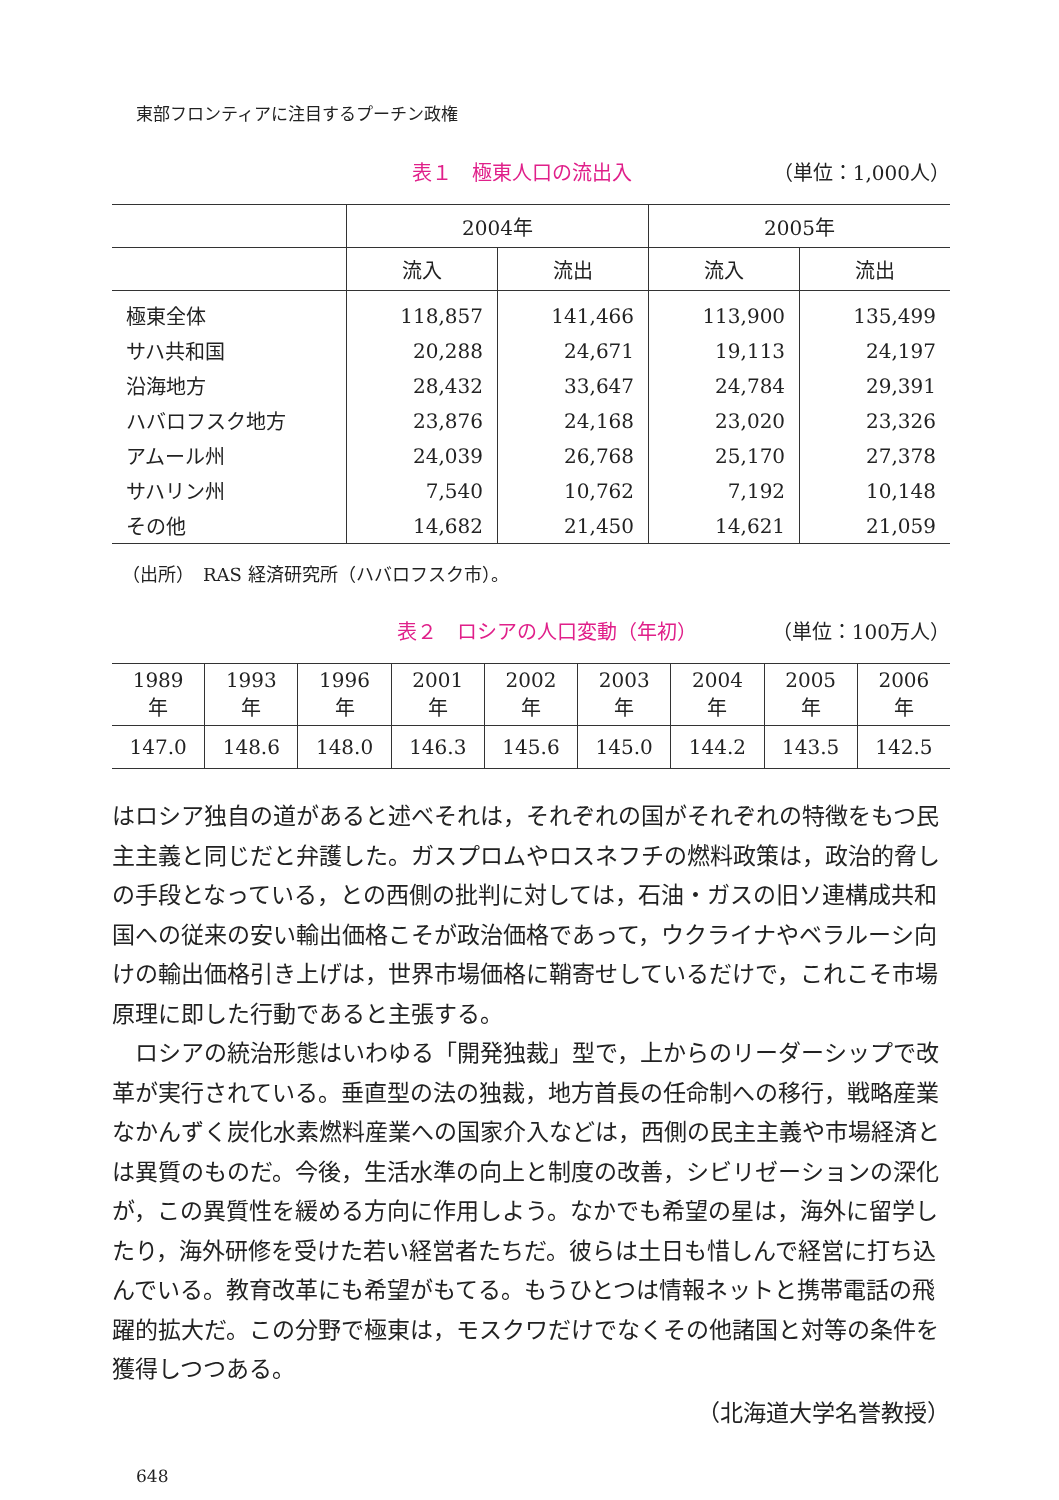東部フロンティアに注目するプーチン政権
表１　極東人口の流出入 （単位：1,000人）
| | 2004年 | | 2005年 | |
| --- | --- | --- | --- | --- |
| | 流入 | 流出 | 流入 | 流出 |
| 極東全体 | 118,857 | 141,466 | 113,900 | 135,499 |
| サハ共和国 | 20,288 | 24,671 | 19,113 | 24,197 |
| 沿海地方 | 28,432 | 33,647 | 24,784 | 29,391 |
| ハバロフスク地方 | 23,876 | 24,168 | 23,020 | 23,326 |
| アムール州 | 24,039 | 26,768 | 25,170 | 27,378 |
| サハリン州 | 7,540 | 10,762 | 7,192 | 10,148 |
| その他 | 14,682 | 21,450 | 14,621 | 21,059 |
（出所）　RAS 経済研究所（ハバロフスク市）。
表２　ロシアの人口変動（年初） （単位：100万人）
| 1989年 | 1993年 | 1996年 | 2001年 | 2002年 | 2003年 | 2004年 | 2005年 | 2006年 |
| --- | --- | --- | --- | --- | --- | --- | --- | --- |
| 147.0 | 148.6 | 148.0 | 146.3 | 145.6 | 145.0 | 144.2 | 143.5 | 142.5 |
はロシア独自の道があると述べそれは，それぞれの国がそれぞれの特徴をもつ民主主義と同じだと弁護した。ガスプロムやロスネフチの燃料政策は，政治的脅しの手段となっている，との西側の批判に対しては，石油・ガスの旧ソ連構成共和国への従来の安い輸出価格こそが政治価格であって，ウクライナやベラルーシ向けの輸出価格引き上げは，世界市場価格に鞘寄せしているだけで，これこそ市場原理に即した行動であると主張する。
　ロシアの統治形態はいわゆる「開発独裁」型で，上からのリーダーシップで改革が実行されている。垂直型の法の独裁，地方首長の任命制への移行，戦略産業なかんずく炭化水素燃料産業への国家介入などは，西側の民主主義や市場経済とは異質のものだ。今後，生活水準の向上と制度の改善，シビリゼーションの深化が，この異質性を緩める方向に作用しよう。なかでも希望の星は，海外に留学したり，海外研修を受けた若い経営者たちだ。彼らは土日も惜しんで経営に打ち込んでいる。教育改革にも希望がもてる。もうひとつは情報ネットと携帯電話の飛躍的拡大だ。この分野で極東は，モスクワだけでなくその他諸国と対等の条件を獲得しつつある。
（北海道大学名誉教授）
648